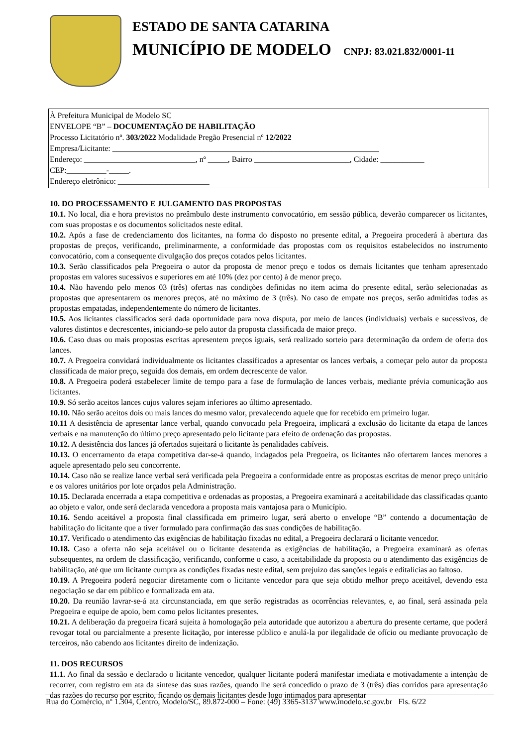ESTADO DE SANTA CATARINA
MUNICÍPIO DE MODELO CNPJ: 83.021.832/0001-11
À Prefeitura Municipal de Modelo SC
ENVELOPE “B” – DOCUMENTAÇÃO DE HABILITAÇÃO
Processo Licitatório nº. 303/2022 Modalidade Pregão Presencial nº 12/2022
Empresa/Licitante: ___________________________________________________________________
Endereço: ____________________________, nº _____, Bairro ________________________, Cidade: ___________
CEP:__________-_____.
Endereço eletrônico: _______________________
10. DO PROCESSAMENTO E JULGAMENTO DAS PROPOSTAS
10.1. No local, dia e hora previstos no preâmbulo deste instrumento convocatório, em sessão pública, deverão comparecer os licitantes, com suas propostas e os documentos solicitados neste edital.
10.2. Após a fase de credenciamento dos licitantes, na forma do disposto no presente edital, a Pregoeira procederá à abertura das propostas de preços, verificando, preliminarmente, a conformidade das propostas com os requisitos estabelecidos no instrumento convocatório, com a consequente divulgação dos preços cotados pelos licitantes.
10.3. Serão classificados pela Pregoeira o autor da proposta de menor preço e todos os demais licitantes que tenham apresentado propostas em valores sucessivos e superiores em até 10% (dez por cento) à de menor preço.
10.4. Não havendo pelo menos 03 (três) ofertas nas condições definidas no item acima do presente edital, serão selecionadas as propostas que apresentarem os menores preços, até no máximo de 3 (três). No caso de empate nos preços, serão admitidas todas as propostas empatadas, independentemente do número de licitantes.
10.5. Aos licitantes classificados será dada oportunidade para nova disputa, por meio de lances (individuais) verbais e sucessivos, de valores distintos e decrescentes, iniciando-se pelo autor da proposta classificada de maior preço.
10.6. Caso duas ou mais propostas escritas apresentem preços iguais, será realizado sorteio para determinação da ordem de oferta dos lances.
10.7. A Pregoeira convidará individualmente os licitantes classificados a apresentar os lances verbais, a começar pelo autor da proposta classificada de maior preço, seguida dos demais, em ordem decrescente de valor.
10.8. A Pregoeira poderá estabelecer limite de tempo para a fase de formulação de lances verbais, mediante prévia comunicação aos licitantes.
10.9. Só serão aceitos lances cujos valores sejam inferiores ao último apresentado.
10.10. Não serão aceitos dois ou mais lances do mesmo valor, prevalecendo aquele que for recebido em primeiro lugar.
10.11 A desistência de apresentar lance verbal, quando convocado pela Pregoeira, implicará a exclusão do licitante da etapa de lances verbais e na manutenção do último preço apresentado pelo licitante para efeito de ordenação das propostas.
10.12. A desistência dos lances já ofertados sujeitará o licitante às penalidades cabíveis.
10.13. O encerramento da etapa competitiva dar-se-á quando, indagados pela Pregoeira, os licitantes não ofertarem lances menores a aquele apresentado pelo seu concorrente.
10.14. Caso não se realize lance verbal será verificada pela Pregoeira a conformidade entre as propostas escritas de menor preço unitário e os valores unitários por lote orçados pela Administração.
10.15. Declarada encerrada a etapa competitiva e ordenadas as propostas, a Pregoeira examinará a aceitabilidade das classificadas quanto ao objeto e valor, onde será declarada vencedora a proposta mais vantajosa para o Município.
10.16. Sendo aceitável a proposta final classificada em primeiro lugar, será aberto o envelope “B” contendo a documentação de habilitação do licitante que a tiver formulado para confirmação das suas condições de habilitação.
10.17. Verificado o atendimento das exigências de habilitação fixadas no edital, a Pregoeira declarará o licitante vencedor.
10.18. Caso a oferta não seja aceitável ou o licitante desatenda as exigências de habilitação, a Pregoeira examinará as ofertas subsequentes, na ordem de classificação, verificando, conforme o caso, a aceitabilidade da proposta ou o atendimento das exigências de habilitação, até que um licitante cumpra as condições fixadas neste edital, sem prejuízo das sanções legais e editalícias ao faltoso.
10.19. A Pregoeira poderá negociar diretamente com o licitante vencedor para que seja obtido melhor preço aceitável, devendo esta negociação se dar em público e formalizada em ata.
10.20. Da reunião lavrar-se-á ata circunstanciada, em que serão registradas as ocorrências relevantes, e, ao final, será assinada pela Pregoeira e equipe de apoio, bem como pelos licitantes presentes.
10.21. A deliberação da pregoeira ficará sujeita à homologação pela autoridade que autorizou a abertura do presente certame, que poderá revogar total ou parcialmente a presente licitação, por interesse público e anulá-la por ilegalidade de ofício ou mediante provocação de terceiros, não cabendo aos licitantes direito de indenização.
11. DOS RECURSOS
11.1. Ao final da sessão e declarado o licitante vencedor, qualquer licitante poderá manifestar imediata e motivadamente a intenção de recorrer, com registro em ata da síntese das suas razões, quando lhe será concedido o prazo de 3 (três) dias corridos para apresentação das razões do recurso por escrito, ficando os demais licitantes desde logo intimados para apresentar
Rua do Comércio, nº 1.304, Centro, Modelo/SC, 89.872-000 – Fone: (49) 3365-3137 www.modelo.sc.gov.br Fls. 6/22